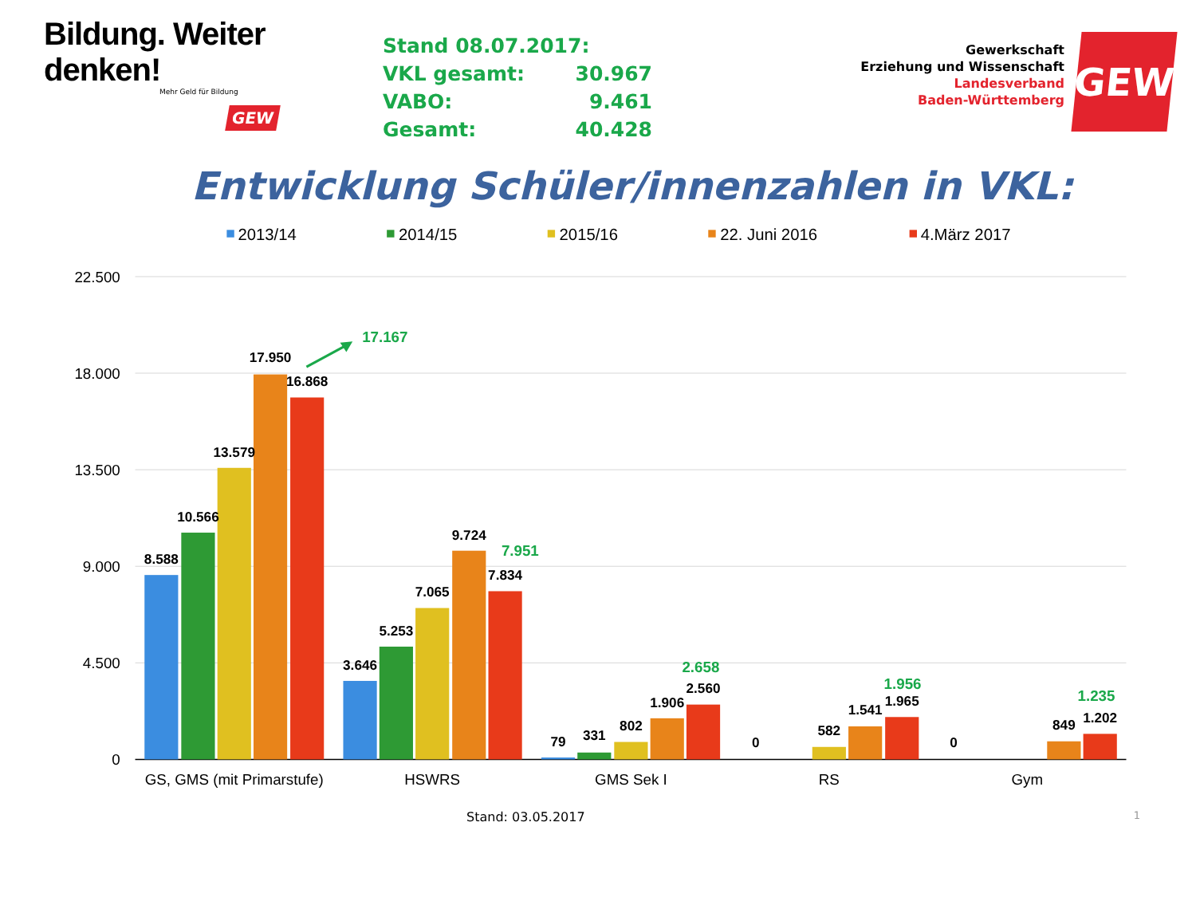Bildung. Weiter denken!
Mehr Geld für Bildung
GEW
| Stand 08.07.2017: | |
| VKL gesamt: | 30.967 |
| VABO: | 9.461 |
| Gesamt: | 40.428 |
Gewerkschaft
Erziehung und Wissenschaft
Landesverband
Baden-Württemberg
GEW
Entwicklung Schüler/innenzahlen in VKL:
2013/14
2014/15
2015/16
22. Juni 2016
4.März 2017
22.500
18.000
13.500
9.000
4.500
0
8.588
10.566
13.579
17.950
16.868
3.646
5.253
7.065
9.724
7.834
79
331
802
1.906
2.560
0
582
1.541
1.965
0
849
1.202
17.167
7.951
2.658
1.956
1.235
GS, GMS (mit Primarstufe)
HSWRS
GMS Sek I
RS
Gym
Stand: 03.05.2017 1